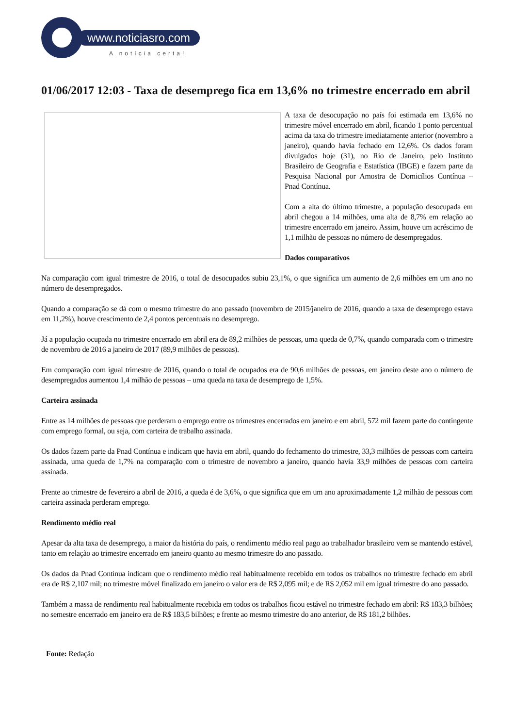www.noticiasro.com
A notícia certa!
01/06/2017 12:03 - Taxa de desemprego fica em 13,6% no trimestre encerrado em abril
A taxa de desocupação no país foi estimada em 13,6% no trimestre móvel encerrado em abril, ficando 1 ponto percentual acima da taxa do trimestre imediatamente anterior (novembro a janeiro), quando havia fechado em 12,6%. Os dados foram divulgados hoje (31), no Rio de Janeiro, pelo Instituto Brasileiro de Geografia e Estatística (IBGE) e fazem parte da Pesquisa Nacional por Amostra de Domicílios Contínua – Pnad Contínua.
Com a alta do último trimestre, a população desocupada em abril chegou a 14 milhões, uma alta de 8,7% em relação ao trimestre encerrado em janeiro. Assim, houve um acréscimo de 1,1 milhão de pessoas no número de desempregados.
Dados comparativos
Na comparação com igual trimestre de 2016, o total de desocupados subiu 23,1%, o que significa um aumento de 2,6 milhões em um ano no número de desempregados.
Quando a comparação se dá com o mesmo trimestre do ano passado (novembro de 2015/janeiro de 2016, quando a taxa de desemprego estava em 11,2%), houve crescimento de 2,4 pontos percentuais no desemprego.
Já a população ocupada no trimestre encerrado em abril era de 89,2 milhões de pessoas, uma queda de 0,7%, quando comparada com o trimestre de novembro de 2016 a janeiro de 2017 (89,9 milhões de pessoas).
Em comparação com igual trimestre de 2016, quando o total de ocupados era de 90,6 milhões de pessoas, em janeiro deste ano o número de desempregados aumentou 1,4 milhão de pessoas – uma queda na taxa de desemprego de 1,5%.
Carteira assinada
Entre as 14 milhões de pessoas que perderam o emprego entre os trimestres encerrados em janeiro e em abril, 572 mil fazem parte do contingente com emprego formal, ou seja, com carteira de trabalho assinada.
Os dados fazem parte da Pnad Contínua e indicam que havia em abril, quando do fechamento do trimestre, 33,3 milhões de pessoas com carteira assinada, uma queda de 1,7% na comparação com o trimestre de novembro a janeiro, quando havia 33,9 milhões de pessoas com carteira assinada.
Frente ao trimestre de fevereiro a abril de 2016, a queda é de 3,6%, o que significa que em um ano aproximadamente 1,2 milhão de pessoas com carteira assinada perderam emprego.
Rendimento médio real
Apesar da alta taxa de desemprego, a maior da história do país, o rendimento médio real pago ao trabalhador brasileiro vem se mantendo estável, tanto em relação ao trimestre encerrado em janeiro quanto ao mesmo trimestre do ano passado.
Os dados da Pnad Contínua indicam que o rendimento médio real habitualmente recebido em todos os trabalhos no trimestre fechado em abril era de R$ 2,107 mil; no trimestre móvel finalizado em janeiro o valor era de R$ 2,095 mil; e de R$ 2,052 mil em igual trimestre do ano passado.
Também a massa de rendimento real habitualmente recebida em todos os trabalhos ficou estável no trimestre fechado em abril: R$ 183,3 bilhões; no semestre encerrado em janeiro era de R$ 183,5 bilhões; e frente ao mesmo trimestre do ano anterior, de R$ 181,2 bilhões.
Fonte: Redação